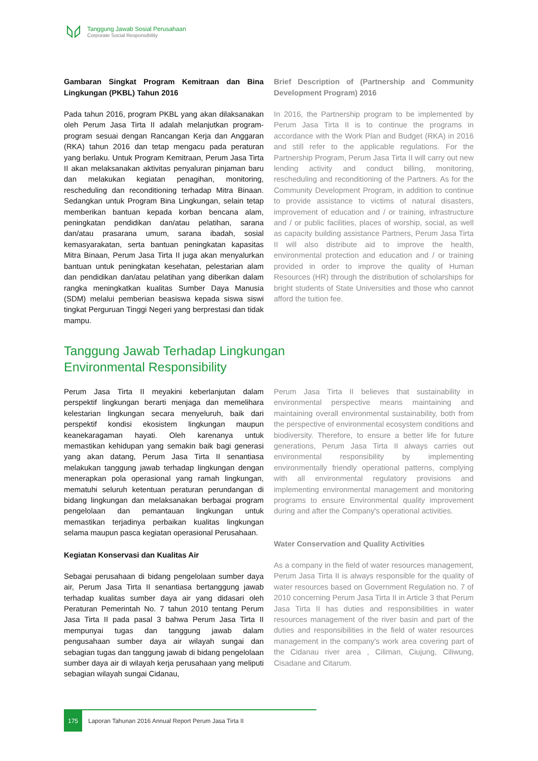Tanggung Jawab Sosial Perusahaan
Corporate Social Responsibility
Gambaran Singkat Program Kemitraan dan Bina Lingkungan (PKBL) Tahun 2016
Pada tahun 2016, program PKBL yang akan dilaksanakan oleh Perum Jasa Tirta II adalah melanjutkan program-program sesuai dengan Rancangan Kerja dan Anggaran (RKA) tahun 2016 dan tetap mengacu pada peraturan yang berlaku. Untuk Program Kemitraan, Perum Jasa Tirta II akan melaksanakan aktivitas penyaluran pinjaman baru dan melakukan kegiatan penagihan, monitoring, rescheduling dan reconditioning terhadap Mitra Binaan. Sedangkan untuk Program Bina Lingkungan, selain tetap memberikan bantuan kepada korban bencana alam, peningkatan pendidikan dan/atau pelatihan, sarana dan/atau prasarana umum, sarana ibadah, sosial kemasyarakatan, serta bantuan peningkatan kapasitas Mitra Binaan, Perum Jasa Tirta II juga akan menyalurkan bantuan untuk peningkatan kesehatan, pelestarian alam dan pendidikan dan/atau pelatihan yang diberikan dalam rangka meningkatkan kualitas Sumber Daya Manusia (SDM) melalui pemberian beasiswa kepada siswa siswi tingkat Perguruan Tinggi Negeri yang berprestasi dan tidak mampu.
Brief Description of (Partnership and Community Development Program) 2016
In 2016, the Partnership program to be implemented by Perum Jasa Tirta II is to continue the programs in accordance with the Work Plan and Budget (RKA) in 2016 and still refer to the applicable regulations. For the Partnership Program, Perum Jasa Tirta II will carry out new lending activity and conduct billing, monitoring, rescheduling and reconditioning of the Partners. As for the Community Development Program, in addition to continue to provide assistance to victims of natural disasters, improvement of education and / or training, infrastructure and / or public facilities, places of worship, social, as well as capacity building assistance Partners, Perum Jasa Tirta II will also distribute aid to improve the health, environmental protection and education and / or training provided in order to improve the quality of Human Resources (HR) through the distribution of scholarships for bright students of State Universities and those who cannot afford the tuition fee.
Tanggung Jawab Terhadap Lingkungan
Environmental Responsibility
Perum Jasa Tirta II meyakini keberlanjutan dalam perspektif lingkungan berarti menjaga dan memelihara kelestarian lingkungan secara menyeluruh, baik dari perspektif kondisi ekosistem lingkungan maupun keanekaragaman hayati. Oleh karenanya untuk memastikan kehidupan yang semakin baik bagi generasi yang akan datang, Perum Jasa Tirta II senantiasa melakukan tanggung jawab terhadap lingkungan dengan menerapkan pola operasional yang ramah lingkungan, mematuhi seluruh ketentuan peraturan perundangan di bidang lingkungan dan melaksanakan berbagai program pengelolaan dan pemantauan lingkungan untuk memastikan terjadinya perbaikan kualitas lingkungan selama maupun pasca kegiatan operasional Perusahaan.
Kegiatan Konservasi dan Kualitas Air
Sebagai perusahaan di bidang pengelolaan sumber daya air, Perum Jasa Tirta II senantiasa bertanggung jawab terhadap kualitas sumber daya air yang didasari oleh Peraturan Pemerintah No. 7 tahun 2010 tentang Perum Jasa Tirta II pada pasal 3 bahwa Perum Jasa Tirta II mempunyai tugas dan tanggung jawab dalam pengusahaan sumber daya air wilayah sungai dan sebagian tugas dan tanggung jawab di bidang pengelolaan sumber daya air di wilayah kerja perusahaan yang meliputi sebagian wilayah sungai Cidanau,
Perum Jasa Tirta II believes that sustainability in environmental perspective means maintaining and maintaining overall environmental sustainability, both from the perspective of environmental ecosystem conditions and biodiversity. Therefore, to ensure a better life for future generations, Perum Jasa Tirta II always carries out environmental responsibility by implementing environmentally friendly operational patterns, complying with all environmental regulatory provisions and implementing environmental management and monitoring programs to ensure Environmental quality improvement during and after the Company's operational activities.
Water Conservation and Quality Activities
As a company in the field of water resources management, Perum Jasa Tirta II is always responsible for the quality of water resources based on Government Regulation no. 7 of 2010 concerning Perum Jasa Tirta II in Article 3 that Perum Jasa Tirta II has duties and responsibilities in water resources management of the river basin and part of the duties and responsibilities in the field of water resources management in the company's work area covering part of the Cidanau river area , Ciliman, Ciujung, Ciliwung, Cisadane and Citarum.
175
Laporan Tahunan 2016 Annual Report Perum Jasa Tirta II